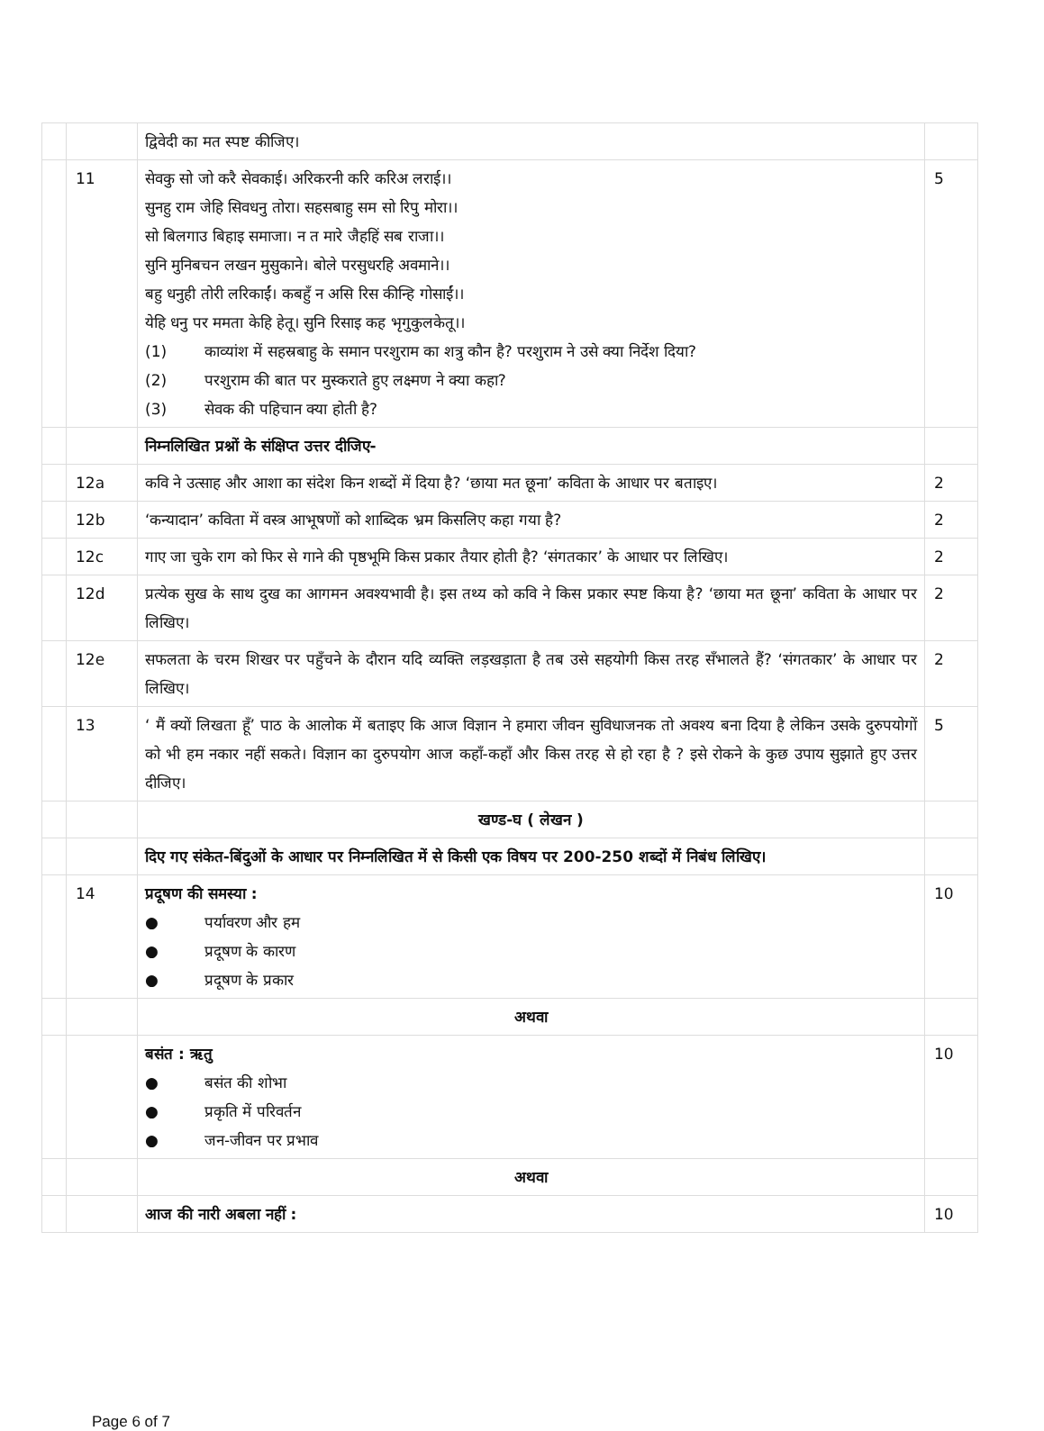| | | द्विवेदी का मत स्पष्ट कीजिए। | |
| | 11 | सेवकु सो जो करै सेवकाई। अरिकरनी करि करिअ लराई।। सुनहु राम जेहि सिवधनु तोरा। सहसबाहु सम सो रिपु मोरा।। सो बिलगाउ बिहाइ समाजा। न त मारे जैहहिं सब राजा।। सुनि मुनिबचन लखन मुसुकाने। बोले परसुधरहि अवमाने।। बहु धनुही तोरी लरिकाईं। कबहुँ न असि रिस कीन्हि गोसाईं।। येहि धनु पर ममता केहि हेतू। सुनि रिसाइ कह भृगुकुलकेतू।। (1) काव्यांश में सहस्रबाहु के समान परशुराम का शत्रु कौन है? परशुराम ने उसे क्या निर्देश दिया? (2) परशुराम की बात पर मुस्कराते हुए लक्ष्मण ने क्या कहा? (3) सेवक की पहिचान क्या होती है? | 5 |
| | | निम्नलिखित प्रश्नों के संक्षिप्त उत्तर दीजिए- | |
| | 12a | कवि ने उत्साह और आशा का संदेश किन शब्दों में दिया है? ‘छाया मत छूना’ कविता के आधार पर बताइए। | 2 |
| | 12b | ‘कन्यादान’ कविता में वस्त्र आभूषणों को शाब्दिक भ्रम किसलिए कहा गया है? | 2 |
| | 12c | गाए जा चुके राग को फिर से गाने की पृष्ठभूमि किस प्रकार तैयार होती है? ‘संगतकार’ के आधार पर लिखिए। | 2 |
| | 12d | प्रत्येक सुख के साथ दुख का आगमन अवश्यभावी है। इस तथ्य को कवि ने किस प्रकार स्पष्ट किया है? ‘छाया मत छूना’ कविता के आधार पर लिखिए। | 2 |
| | 12e | सफलता के चरम शिखर पर पहुँचने के दौरान यदि व्यक्ति लड़खड़ाता है तब उसे सहयोगी किस तरह सँभालते हैं? ‘संगतकार’ के आधार पर लिखिए। | 2 |
| | 13 | ‘ मैं क्यों लिखता हूँ’ पाठ के आलोक में बताइए कि आज विज्ञान ने हमारा जीवन सुविधाजनक तो अवश्य बना दिया है लेकिन उसके दुरुपयोगों को भी हम नकार नहीं सकते। विज्ञान का दुरुपयोग आज कहाँ-कहाँ और किस तरह से हो रहा है ? इसे रोकने के कुछ उपाय सुझाते हुए उत्तर दीजिए। | 5 |
| | | खण्ड-घ ( लेखन ) | |
| | | दिए गए संकेत-बिंदुओं के आधार पर निम्नलिखित में से किसी एक विषय पर 200-250 शब्दों में निबंध लिखिए। | |
| | 14 | प्रदूषण की समस्या : ● पर्यावरण और हम ● प्रदूषण के कारण ● प्रदूषण के प्रकार | 10 |
| | | अथवा | |
| | | बसंत : ऋतु ● बसंत की शोभा ● प्रकृति में परिवर्तन ● जन-जीवन पर प्रभाव | 10 |
| | | अथवा | |
| | | आज की नारी अबला नहीं : | 10 |
Page 6 of 7